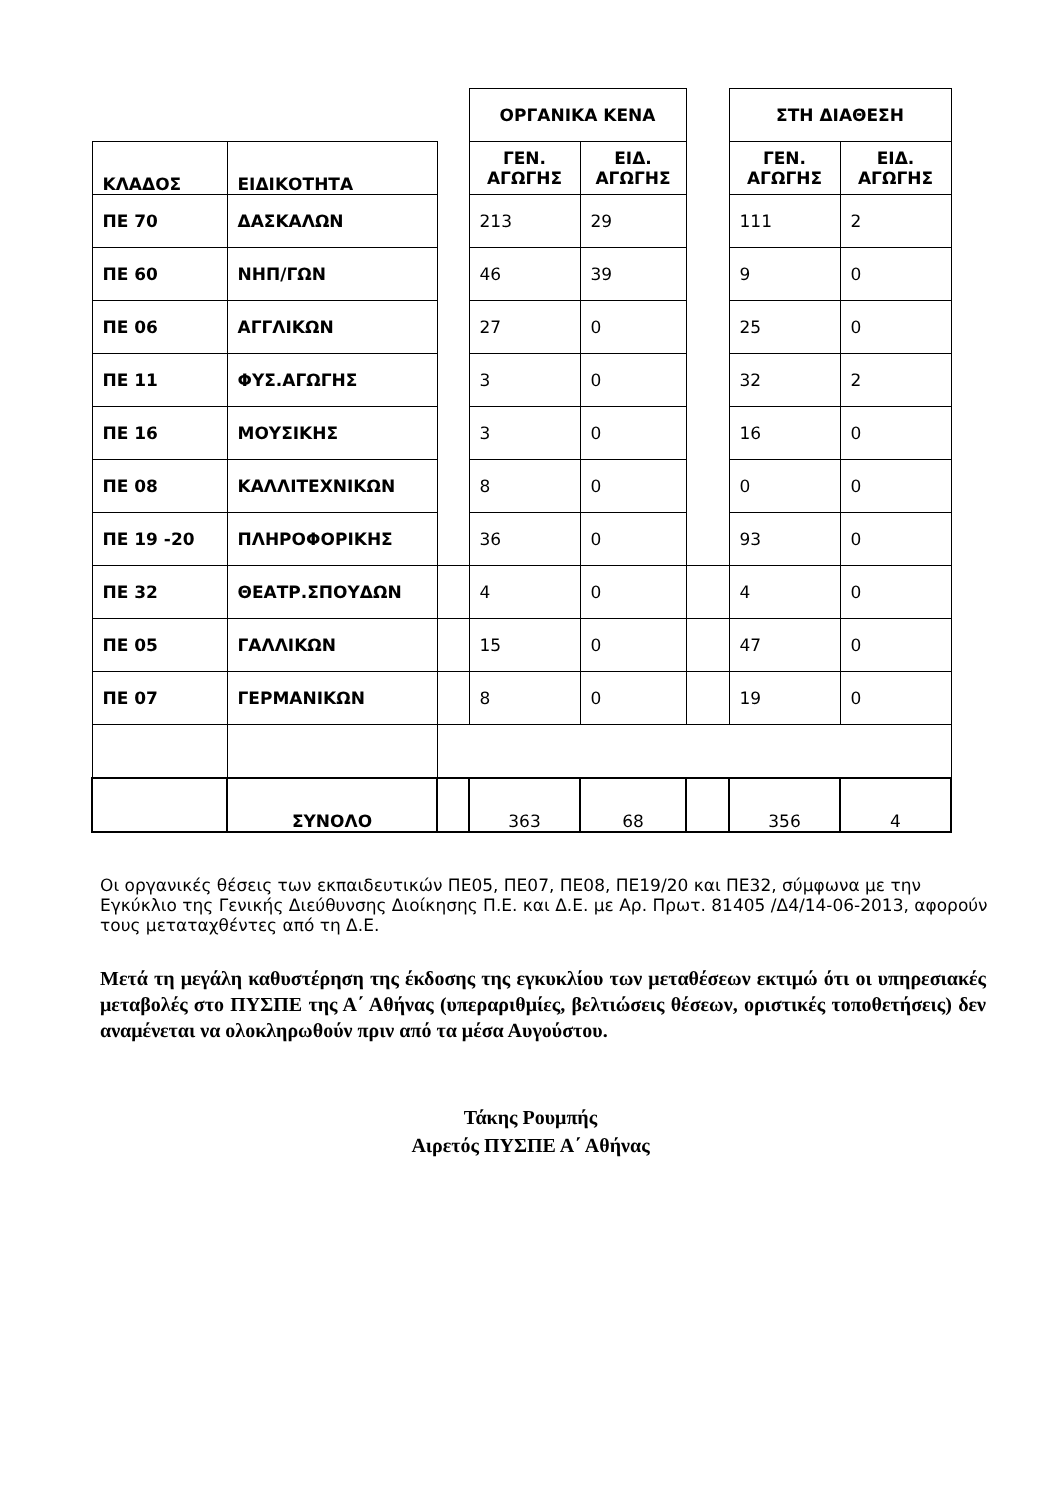| | | | ΟΡΓΑΝΙΚΑ ΚΕΝΑ | | | ΣΤΗ ΔΙΑΘΕΣΗ | |
| ΚΛΑΔΟΣ | ΕΙΔΙΚΟΤΗΤΑ | | ΓΕΝ. ΑΓΩΓΗΣ | ΕΙΔ. ΑΓΩΓΗΣ | | ΓΕΝ. ΑΓΩΓΗΣ | ΕΙΔ. ΑΓΩΓΗΣ |
| ΠΕ 70 | ΔΑΣΚΑΛΩΝ | | 213 | 29 | | 111 | 2 |
| ΠΕ 60 | ΝΗΠ/ΓΩΝ | | 46 | 39 | | 9 | 0 |
| ΠΕ 06 | ΑΓΓΛΙΚΩΝ | | 27 | 0 | | 25 | 0 |
| ΠΕ 11 | ΦΥΣ.ΑΓΩΓΗΣ | | 3 | 0 | | 32 | 2 |
| ΠΕ 16 | ΜΟΥΣΙΚΗΣ | | 3 | 0 | | 16 | 0 |
| ΠΕ 08 | ΚΑΛΛΙΤΕΧΝΙΚΩΝ | | 8 | 0 | | 0 | 0 |
| ΠΕ 19 -20 | ΠΛΗΡΟΦΟΡΙΚΗΣ | | 36 | 0 | | 93 | 0 |
| ΠΕ 32 | ΘΕΑΤΡ.ΣΠΟΥΔΩΝ | | 4 | 0 | | 4 | 0 |
| ΠΕ 05 | ΓΑΛΛΙΚΩΝ | | 15 | 0 | | 47 | 0 |
| ΠΕ 07 | ΓΕΡΜΑΝΙΚΩΝ | | 8 | 0 | | 19 | 0 |
| | ΣΥΝΟΛΟ | | 363 | 68 | | 356 | 4 |
Οι οργανικές θέσεις των εκπαιδευτικών ΠΕ05, ΠΕ07, ΠΕ08, ΠΕ19/20 και ΠΕ32, σύμφωνα με την Εγκύκλιο της Γενικής Διεύθυνσης Διοίκησης Π.Ε. και Δ.Ε. με Αρ. Πρωτ. 81405 /Δ4/14-06-2013, αφορούν τους μεταταχθέντες από τη Δ.Ε.
Μετά τη μεγάλη καθυστέρηση της έκδοσης της εγκυκλίου των μεταθέσεων εκτιμώ ότι οι υπηρεσιακές μεταβολές στο ΠΥΣΠΕ της Α΄ Αθήνας (υπεραριθμίες, βελτιώσεις θέσεων, οριστικές τοποθετήσεις) δεν αναμένεται να ολοκληρωθούν πριν από τα μέσα Αυγούστου.
Τάκης Ρουμπής
Αιρετός ΠΥΣΠΕ Α΄ Αθήνας